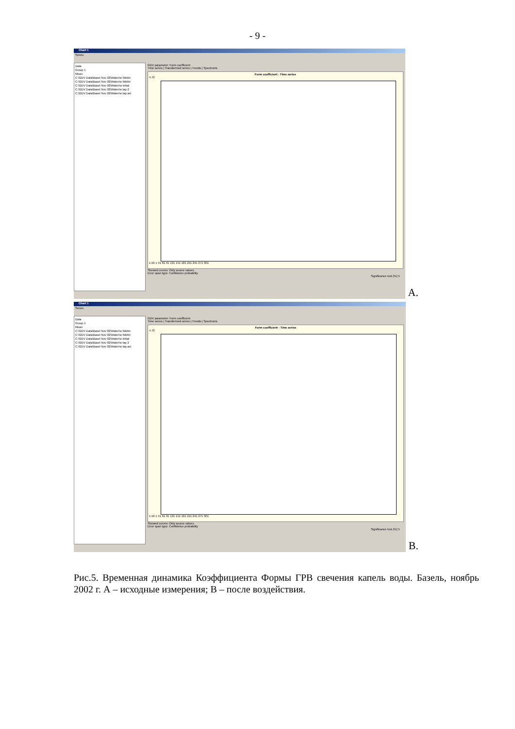- 9 -
Chart 1
Series
Data
Group 1
Mean
C:\GDV Data\Basel Nov 02\Water\w Nikitin
C:\GDV Data\Basel Nov 02\Water\w Nikitin
C:\GDV Data\Basel Nov 02\Water\w initial
C:\GDV Data\Basel Nov 02\Water\w tap 2
C:\GDV Data\Basel Nov 02\Water\w tap.avi
GDV parameter: Form coefficient
Time series | Transformed series | Trends | Spectrums
Form coefficient - Time series
4.70
1.50 1 31 61 91 121 151 181 211 241 271 301
Showed curves: Only source values
Error span type: Confidence probability
Significance test (%) 5
A.
Chart 1
Series
Data
Group 1
Mean
C:\GDV Data\Basel Nov 02\Water\w Nikitin
C:\GDV Data\Basel Nov 02\Water\w Nikitin
C:\GDV Data\Basel Nov 02\Water\w initial
C:\GDV Data\Basel Nov 02\Water\w tap 2
C:\GDV Data\Basel Nov 02\Water\w tap.avi
GDV parameter: Form coefficient
Time series | Transformed series | Trends | Spectrums
Form coefficient - Time series
4.70
1.50 1 31 61 91 121 151 181 211 241 271 301
Showed curves: Only source values
Error span type: Confidence probability
Significance test (%) 5
B.
Рис.5. Временная динамика Коэффициента Формы ГРВ свечения капель воды. Базель, ноябрь 2002 г. А – исходные измерения; В – после воздействия.